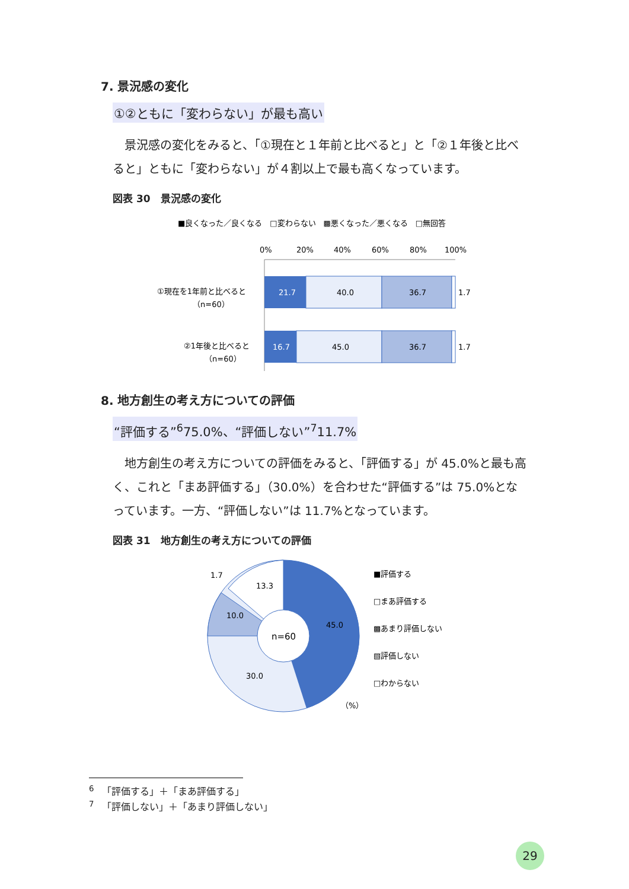7. 景況感の変化
①②ともに「変わらない」が最も高い
景況感の変化をみると、「①現在と１年前と比べると」と「②１年後と比べると」ともに「変わらない」が４割以上で最も高くなっています。
図表 30　景況感の変化
■良くなった／良くなる　□変わらない　▩悪くなった／悪くなる　□無回答
0%
20%
40%
60%
80%
100%
①現在を1年前と比べると
（n=60）
21.7
40.0
36.7
1.7
②1年後と比べると
（n=60）
16.7
45.0
36.7
1.7
8. 地方創生の考え方についての評価
“評価する”<sup>6</sup>75.0%、“評価しない”<sup>7</sup>11.7%
地方創生の考え方についての評価をみると、「評価する」が 45.0%と最も高く、これと「まあ評価する」（30.0%）を合わせた“評価する”は 75.0%となっています。一方、“評価しない”は 11.7%となっています。
図表 31　地方創生の考え方についての評価
n=60
45.0
30.0
10.0
13.3
1.7
（%）
■評価する
□まあ評価する
▩あまり評価しない
▧評価しない
□わからない
<sup>6</sup> 　「評価する」＋「まあ評価する」
<sup>7</sup> 　「評価しない」＋「あまり評価しない」
29